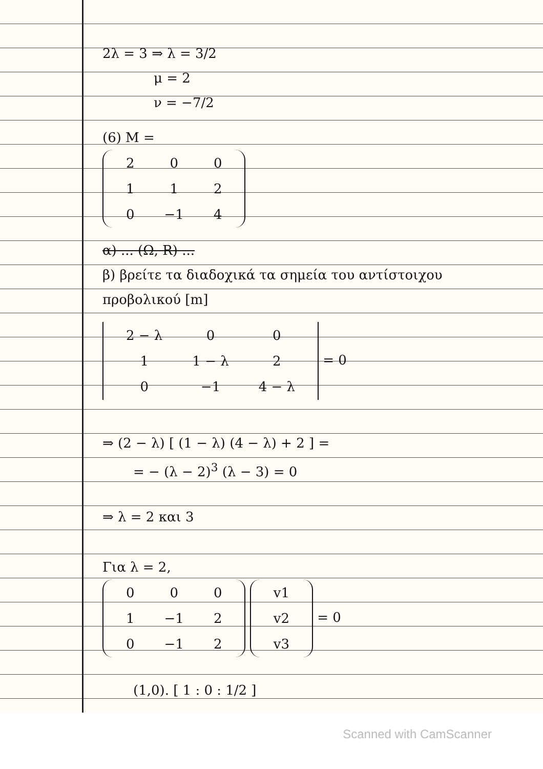2λ = 3 ⇒ λ = 3/2
μ = 2
ν = −7/2
(6) M =
| 2 | 0 | 0 |
| 1 | 1 | 2 |
| 0 | −1 | 4 |
α) ... (Ω, R) ...
β) βρείτε τα διαδοχικά τα σημεία του αντίστοιχου προβολικού [m]
| 2 − λ | 0 | 0 |
| 1 | 1 − λ | 2 |
| 0 | −1 | 4 − λ |
= 0
⇒ (2 − λ) [ (1 − λ) (4 − λ) + 2 ] =
= − (λ − 2)<sup>3</sup> (λ − 3) = 0
⇒ λ = 2 και 3
Για λ = 2,
| 0 | 0 | 0 |
| 1 | −1 | 2 |
| 0 | −1 | 2 |
| v1 |
| v2 |
| v3 |
= 0
(1,0). [ 1 : 0 : 1/2 ]
Scanned with CamScanner